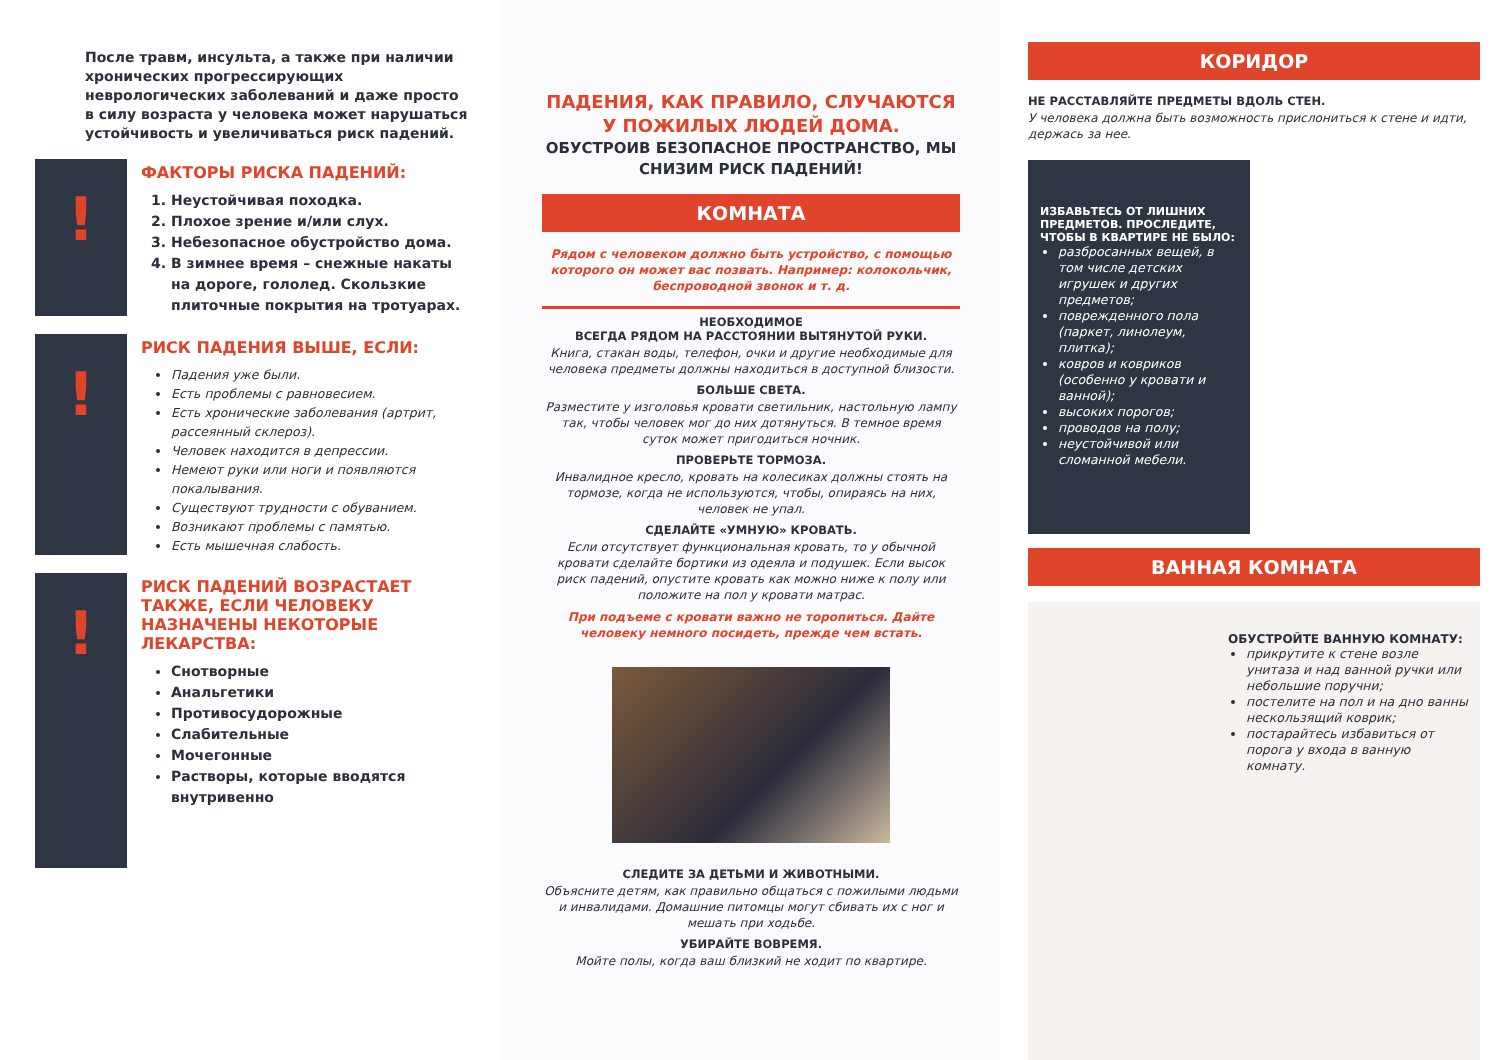После травм, инсульта, а также при наличии хронических прогрессирующих неврологических заболеваний и даже просто в силу возраста у человека может нарушаться устойчивость и увеличиваться риск падений.
!
ФАКТОРЫ РИСКА ПАДЕНИЙ:
1. Неустойчивая походка.
2. Плохое зрение и/или слух.
3. Небезопасное обустройство дома.
4. В зимнее время – снежные накаты на дороге, гололед. Скользкие плиточные покрытия на тротуарах.
!
РИСК ПАДЕНИЯ ВЫШЕ, ЕСЛИ:
Падения уже были.
Есть проблемы с равновесием.
Есть хронические заболевания (артрит, рассеянный склероз).
Человек находится в депрессии.
Немеют руки или ноги и появляются покалывания.
Существуют трудности с обуванием.
Возникают проблемы с памятью.
Есть мышечная слабость.
!
РИСК ПАДЕНИЙ ВОЗРАСТАЕТ ТАКЖЕ, ЕСЛИ ЧЕЛОВЕКУ НАЗНАЧЕНЫ НЕКОТОРЫЕ ЛЕКАРСТВА:
Снотворные
Анальгетики
Противосудорожные
Слабительные
Мочегонные
Растворы, которые вводятся внутривенно
ПАДЕНИЯ, КАК ПРАВИЛО, СЛУЧАЮТСЯ У ПОЖИЛЫХ ЛЮДЕЙ ДОМА.
ОБУСТРОИВ БЕЗОПАСНОЕ ПРОСТРАНСТВО, МЫ СНИЗИМ РИСК ПАДЕНИЙ!
КОМНАТА
Рядом с человеком должно быть устройство, с помощью которого он может вас позвать. Например: колокольчик, беспроводной звонок и т. д.
НЕОБХОДИМОЕ
ВСЕГДА РЯДОМ НА РАССТОЯНИИ ВЫТЯНУТОЙ РУКИ.
Книга, стакан воды, телефон, очки и другие необходимые для человека предметы должны находиться в доступной близости.
БОЛЬШЕ СВЕТА.
Разместите у изголовья кровати светильник, настольную лампу так, чтобы человек мог до них дотянуться. В темное время суток может пригодиться ночник.
ПРОВЕРЬТЕ ТОРМОЗА.
Инвалидное кресло, кровать на колесиках должны стоять на тормозе, когда не используются, чтобы, опираясь на них, человек не упал.
СДЕЛАЙТЕ «УМНУЮ» КРОВАТЬ.
Если отсутствует функциональная кровать, то у обычной кровати сделайте бортики из одеяла и подушек. Если высок риск падений, опустите кровать как можно ниже к полу или положите на пол у кровати матрас.
При подъеме с кровати важно не торопиться. Дайте человеку немного посидеть, прежде чем встать.
СЛЕДИТЕ ЗА ДЕТЬМИ И ЖИВОТНЫМИ.
Объясните детям, как правильно общаться с пожилыми людьми и инвалидами. Домашние питомцы могут сбивать их с ног и мешать при ходьбе.
УБИРАЙТЕ ВОВРЕМЯ.
Мойте полы, когда ваш близкий не ходит по квартире.
КОРИДОР
НЕ РАССТАВЛЯЙТЕ ПРЕДМЕТЫ ВДОЛЬ СТЕН.
У человека должна быть возможность прислониться к стене и идти, держась за нее.
ИЗБАВЬТЕСЬ ОТ ЛИШНИХ ПРЕДМЕТОВ. ПРОСЛЕДИТЕ, ЧТОБЫ В КВАРТИРЕ НЕ БЫЛО:
разбросанных вещей, в том числе детских игрушек и других предметов;
поврежденного пола (паркет, линолеум, плитка);
ковров и ковриков (особенно у кровати и ванной);
высоких порогов;
проводов на полу;
неустойчивой или сломанной мебели.
ВАННАЯ КОМНАТА
ОБУСТРОЙТЕ ВАННУЮ КОМНАТУ:
прикрутите к стене возле унитаза и над ванной ручки или небольшие поручни;
постелите на пол и на дно ванны нескользящий коврик;
постарайтесь избавиться от порога у входа в ванную комнату.